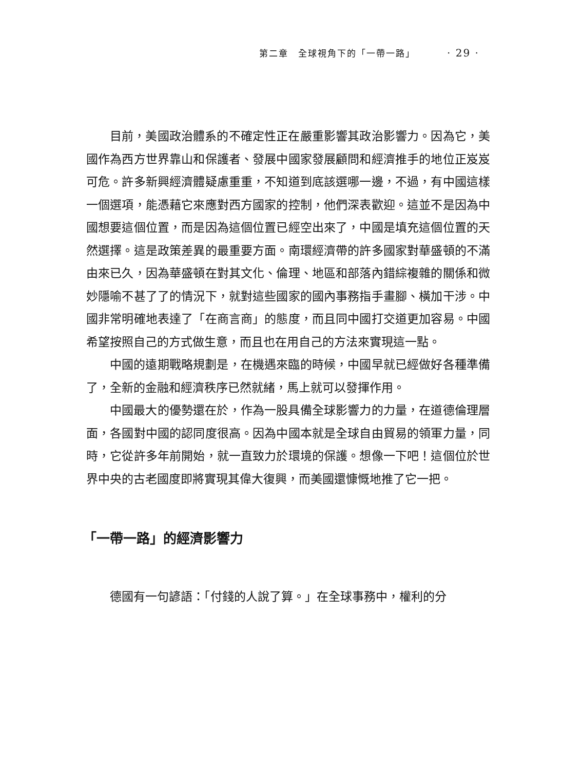第二章　全球視角下的「一帶一路」 · 29 ·
目前，美國政治體系的不確定性正在嚴重影響其政治影響力。因為它，美國作為西方世界靠山和保護者、發展中國家發展顧問和經濟推手的地位正岌岌可危。許多新興經濟體疑慮重重，不知道到底該選哪一邊，不過，有中國這樣一個選項，能憑藉它來應對西方國家的控制，他們深表歡迎。這並不是因為中國想要這個位置，而是因為這個位置已經空出來了，中國是填充這個位置的天然選擇。這是政策差異的最重要方面。南環經濟帶的許多國家對華盛頓的不滿由來已久，因為華盛頓在對其文化、倫理、地區和部落內錯綜複雜的關係和微妙隱喻不甚了了的情況下，就對這些國家的國內事務指手畫腳、橫加干涉。中國非常明確地表達了「在商言商」的態度，而且同中國打交道更加容易。中國希望按照自己的方式做生意，而且也在用自己的方法來實現這一點。
中國的遠期戰略規劃是，在機遇來臨的時候，中國早就已經做好各種準備了，全新的金融和經濟秩序已然就緒，馬上就可以發揮作用。
中國最大的優勢還在於，作為一股具備全球影響力的力量，在道德倫理層面，各國對中國的認同度很高。因為中國本就是全球自由貿易的領軍力量，同時，它從許多年前開始，就一直致力於環境的保護。想像一下吧！這個位於世界中央的古老國度即將實現其偉大復興，而美國還慷慨地推了它一把。
「一帶一路」的經濟影響力
德國有一句諺語：「付錢的人說了算。」在全球事務中，權利的分